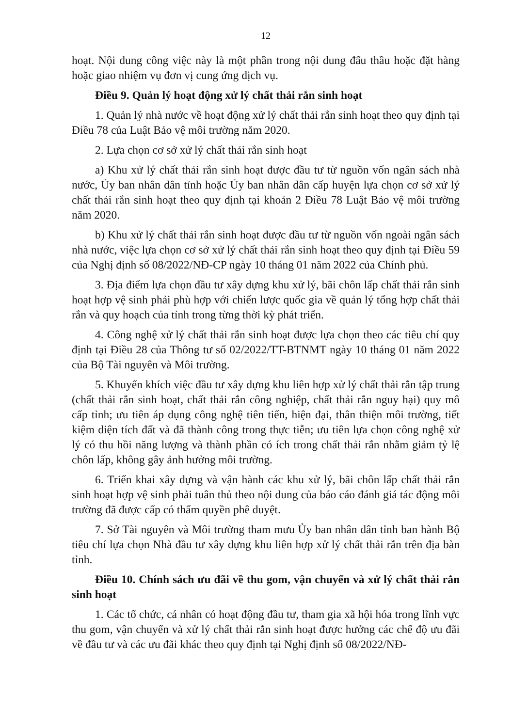12
hoạt. Nội dung công việc này là một phần trong nội dung đấu thầu hoặc đặt hàng hoặc giao nhiệm vụ đơn vị cung ứng dịch vụ.
Điều 9. Quản lý hoạt động xử lý chất thải rắn sinh hoạt
1. Quản lý nhà nước về hoạt động xử lý chất thải rắn sinh hoạt theo quy định tại Điều 78 của Luật Bảo vệ môi trường năm 2020.
2. Lựa chọn cơ sở xử lý chất thải rắn sinh hoạt
a) Khu xử lý chất thải rắn sinh hoạt được đầu tư từ nguồn vốn ngân sách nhà nước, Ủy ban nhân dân tỉnh hoặc Ủy ban nhân dân cấp huyện lựa chọn cơ sở xử lý chất thải rắn sinh hoạt theo quy định tại khoản 2 Điều 78 Luật Bảo vệ môi trường năm 2020.
b) Khu xử lý chất thải rắn sinh hoạt được đầu tư từ nguồn vốn ngoài ngân sách nhà nước, việc lựa chọn cơ sở xử lý chất thải rắn sinh hoạt theo quy định tại Điều 59 của Nghị định số 08/2022/NĐ-CP ngày 10 tháng 01 năm 2022 của Chính phủ.
3. Địa điểm lựa chọn đầu tư xây dựng khu xử lý, bãi chôn lấp chất thải rắn sinh hoạt hợp vệ sinh phải phù hợp với chiến lược quốc gia về quản lý tổng hợp chất thải rắn và quy hoạch của tỉnh trong từng thời kỳ phát triển.
4. Công nghệ xử lý chất thải rắn sinh hoạt được lựa chọn theo các tiêu chí quy định tại Điều 28 của Thông tư số 02/2022/TT-BTNMT ngày 10 tháng 01 năm 2022 của Bộ Tài nguyên và Môi trường.
5. Khuyến khích việc đầu tư xây dựng khu liên hợp xử lý chất thải rắn tập trung (chất thải rắn sinh hoạt, chất thải rắn công nghiệp, chất thải rắn nguy hại) quy mô cấp tỉnh; ưu tiên áp dụng công nghệ tiên tiến, hiện đại, thân thiện môi trường, tiết kiệm diện tích đất và đã thành công trong thực tiễn; ưu tiên lựa chọn công nghệ xử lý có thu hồi năng lượng và thành phần có ích trong chất thải rắn nhằm giảm tỷ lệ chôn lấp, không gây ảnh hưởng môi trường.
6. Triển khai xây dựng và vận hành các khu xử lý, bãi chôn lấp chất thải rắn sinh hoạt hợp vệ sinh phải tuân thủ theo nội dung của báo cáo đánh giá tác động môi trường đã được cấp có thẩm quyền phê duyệt.
7. Sở Tài nguyên và Môi trường tham mưu Ủy ban nhân dân tỉnh ban hành Bộ tiêu chí lựa chọn Nhà đầu tư xây dựng khu liên hợp xử lý chất thải rắn trên địa bàn tỉnh.
Điều 10. Chính sách ưu đãi về thu gom, vận chuyển và xử lý chất thải rắn sinh hoạt
1. Các tổ chức, cá nhân có hoạt động đầu tư, tham gia xã hội hóa trong lĩnh vực thu gom, vận chuyển và xử lý chất thải rắn sinh hoạt được hưởng các chế độ ưu đãi về đầu tư và các ưu đãi khác theo quy định tại Nghị định số 08/2022/NĐ-